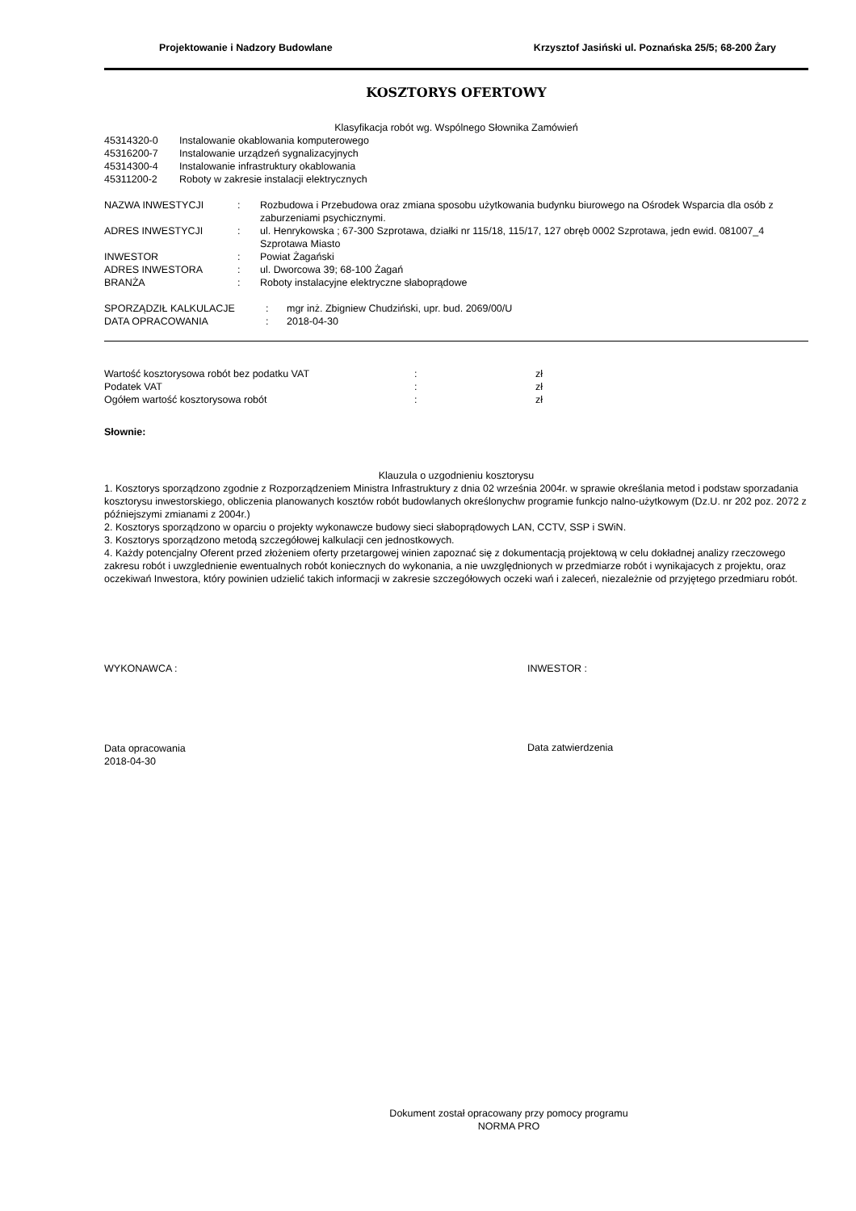Projektowanie i Nadzory Budowlane Krzysztof Jasiński ul. Poznańska 25/5; 68-200 Żary
KOSZTORYS OFERTOWY
Klasyfikacja robót wg. Wspólnego Słownika Zamówień
| 45314320-0 | Instalowanie okablowania komputerowego |
| 45316200-7 | Instalowanie urządzeń sygnalizacyjnych |
| 45314300-4 | Instalowanie infrastruktury okablowania |
| 45311200-2 | Roboty w zakresie instalacji elektrycznych |
| NAZWA INWESTYCJI | : | Rozbudowa i Przebudowa oraz zmiana sposobu użytkowania budynku biurowego na Ośrodek Wsparcia dla osób z zaburzeniami psychicznymi. |
| ADRES INWESTYCJI | : | ul. Henrykowska ; 67-300 Szprotawa, działki nr 115/18, 115/17, 127 obręb 0002 Szprotawa, jedn ewid. 081007_4 Szprotawa Miasto |
| INWESTOR | : | Powiat Żagański |
| ADRES INWESTORA | : | ul. Dworcowa 39; 68-100 Żagań |
| BRANŻA | : | Roboty instalacyjne elektryczne słaboprądowe |
| SPORZĄDZIŁ KALKULACJE | : | mgr inż. Zbigniew Chudziński, upr. bud. 2069/00/U |
| DATA OPRACOWANIA | : | 2018-04-30 |
| Wartość kosztorysowa robót bez podatku VAT | : | zł |
| Podatek VAT | : | zł |
| Ogółem wartość kosztorysowa robót | : | zł |
Słownie:
Klauzula o uzgodnieniu kosztorysu
1. Kosztorys sporządzono zgodnie z Rozporządzeniem Ministra Infrastruktury z dnia 02 września 2004r. w sprawie określania metod i podstaw sporzadania kosztorysu inwestorskiego, obliczenia planowanych kosztów robót budowlanych określonychw programie funkcjo nalno-użytkowym (Dz.U. nr 202 poz. 2072 z późniejszymi zmianami z 2004r.)
2. Kosztorys sporządzono w oparciu o projekty wykonawcze budowy sieci słaboprądowych LAN, CCTV, SSP i SWiN.
3. Kosztorys sporządzono metodą szczegółowej kalkulacji cen jednostkowych.
4. Każdy potencjalny Oferent przed złożeniem oferty przetargowej winien zapoznać się z dokumentacją projektową w celu dokładnej analizy rzeczowego zakresu robót i uwzglednienie ewentualnych robót koniecznych do wykonania, a nie uwzględnionych w przedmiarze robót i wynikajacych z projektu, oraz oczekiwań Inwestora, który powinien udzielić takich informacji w zakresie szczegółowych oczeki wań i zaleceń, niezależnie od przyjętego przedmiaru robót.
WYKONAWCA : INWESTOR :
Data opracowania
2018-04-30
Data zatwierdzenia
Dokument został opracowany przy pomocy programu
NORMA PRO